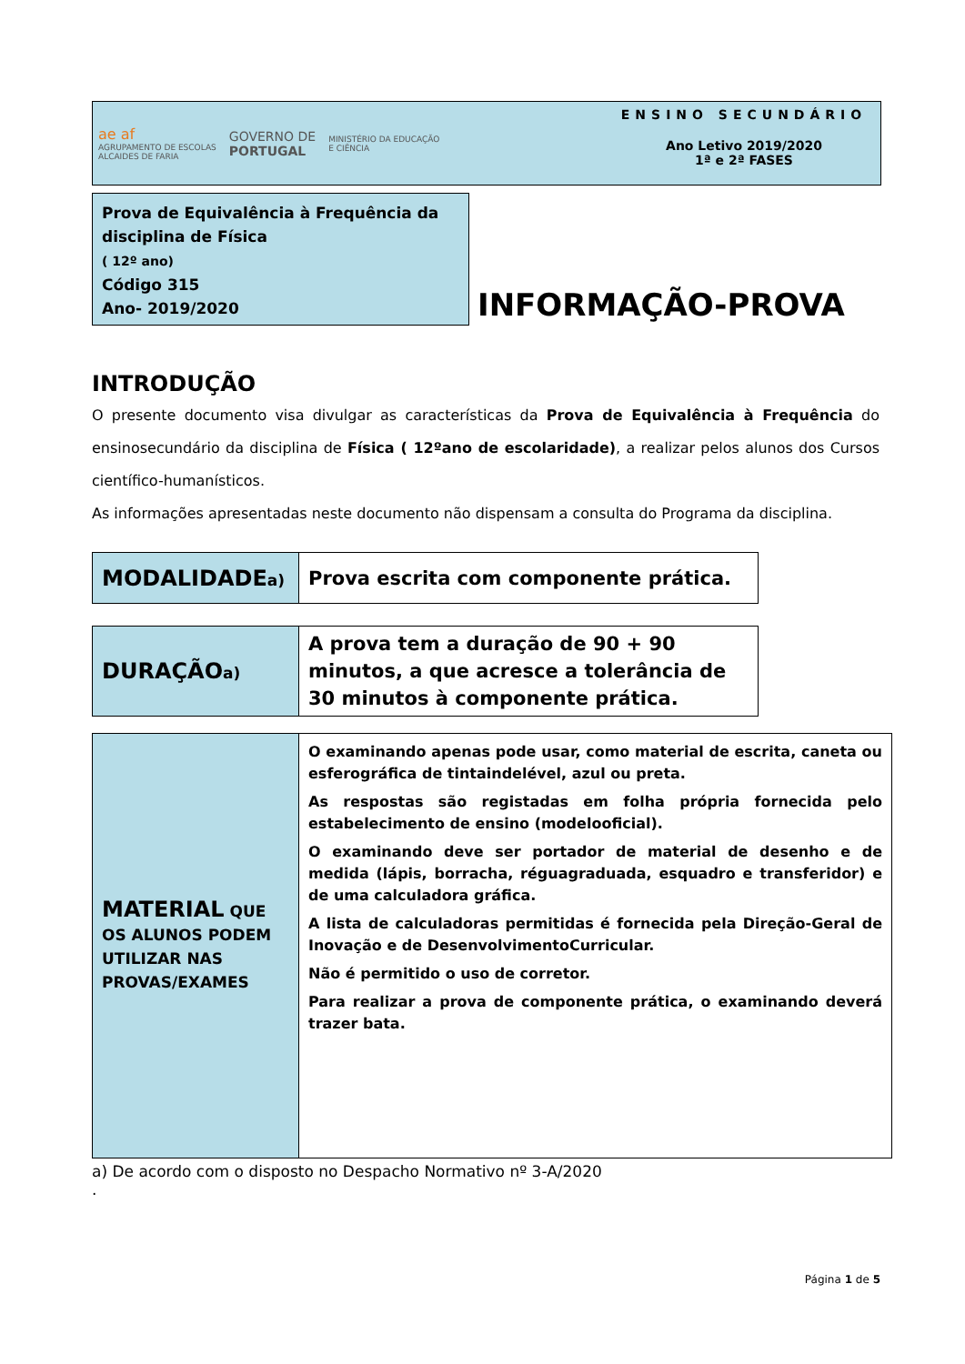ae af
AGRUPAMENTO DE ESCOLAS
ALCAIDES DE FARIA
GOVERNO DE
PORTUGAL
MINISTÉRIO DA EDUCAÇÃO
E CIÊNCIA
ENSINO SECUNDÁRIO
Ano Letivo 2019/2020
1ª e 2ª FASES
Prova de Equivalência à Frequência da disciplina de Física
( 12º ano)
Código 315
Ano- 2019/2020
INFORMAÇÃO-PROVA
INTRODUÇÃO
O presente documento visa divulgar as características da Prova de Equivalência à Frequência do ensinosecundário da disciplina de Física ( 12ºano de escolaridade), a realizar pelos alunos dos Cursos científico-humanísticos.
As informações apresentadas neste documento não dispensam a consulta do Programa da disciplina.
| MODALIDADE a) | Prova escrita com componente prática. |
| DURAÇÃO a) | A prova tem a duração de 90 + 90 minutos, a que acresce a tolerância de 30 minutos à componente prática. |
| MATERIAL QUE OS ALUNOS PODEM UTILIZAR NAS PROVAS/EXAMES | O examinando apenas pode usar, como material de escrita, caneta ou esferográfica de tintaindelével, azul ou preta. As respostas são registadas em folha própria fornecida pelo estabelecimento de ensino (modelooficial). O examinando deve ser portador de material de desenho e de medida (lápis, borracha, réguagraduada, esquadro e transferidor) e de uma calculadora gráfica. A lista de calculadoras permitidas é fornecida pela Direção-Geral de Inovação e de DesenvolvimentoCurricular. Não é permitido o uso de corretor. Para realizar a prova de componente prática, o examinando deverá trazer bata. |
a) De acordo com o disposto no Despacho Normativo nº 3-A/2020
.
Página 1 de 5